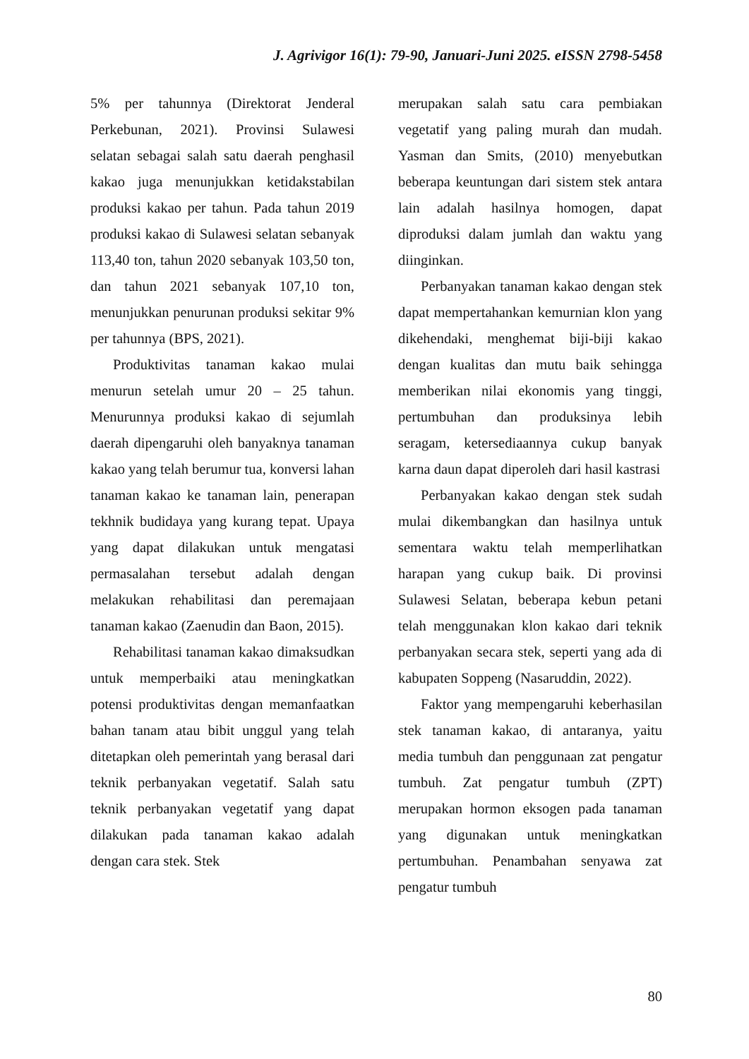J. Agrivigor 16(1): 79-90, Januari-Juni 2025. eISSN 2798-5458
5% per tahunnya (Direktorat Jenderal Perkebunan, 2021). Provinsi Sulawesi selatan sebagai salah satu daerah penghasil kakao juga menunjukkan ketidakstabilan produksi kakao per tahun. Pada tahun 2019 produksi kakao di Sulawesi selatan sebanyak 113,40 ton, tahun 2020 sebanyak 103,50 ton, dan tahun 2021 sebanyak 107,10 ton, menunjukkan penurunan produksi sekitar 9% per tahunnya (BPS, 2021).
Produktivitas tanaman kakao mulai menurun setelah umur 20 – 25 tahun. Menurunnya produksi kakao di sejumlah daerah dipengaruhi oleh banyaknya tanaman kakao yang telah berumur tua, konversi lahan tanaman kakao ke tanaman lain, penerapan tekhnik budidaya yang kurang tepat. Upaya yang dapat dilakukan untuk mengatasi permasalahan tersebut adalah dengan melakukan rehabilitasi dan peremajaan tanaman kakao (Zaenudin dan Baon, 2015).
Rehabilitasi tanaman kakao dimaksudkan untuk memperbaiki atau meningkatkan potensi produktivitas dengan memanfaatkan bahan tanam atau bibit unggul yang telah ditetapkan oleh pemerintah yang berasal dari teknik perbanyakan vegetatif. Salah satu teknik perbanyakan vegetatif yang dapat dilakukan pada tanaman kakao adalah dengan cara stek. Stek
merupakan salah satu cara pembiakan vegetatif yang paling murah dan mudah. Yasman dan Smits, (2010) menyebutkan beberapa keuntungan dari sistem stek antara lain adalah hasilnya homogen, dapat diproduksi dalam jumlah dan waktu yang diinginkan.
Perbanyakan tanaman kakao dengan stek dapat mempertahankan kemurnian klon yang dikehendaki, menghemat biji-biji kakao dengan kualitas dan mutu baik sehingga memberikan nilai ekonomis yang tinggi, pertumbuhan dan produksinya lebih seragam, ketersediaannya cukup banyak karna daun dapat diperoleh dari hasil kastrasi
Perbanyakan kakao dengan stek sudah mulai dikembangkan dan hasilnya untuk sementara waktu telah memperlihatkan harapan yang cukup baik. Di provinsi Sulawesi Selatan, beberapa kebun petani telah menggunakan klon kakao dari teknik perbanyakan secara stek, seperti yang ada di kabupaten Soppeng (Nasaruddin, 2022).
Faktor yang mempengaruhi keberhasilan stek tanaman kakao, di antaranya, yaitu media tumbuh dan penggunaan zat pengatur tumbuh. Zat pengatur tumbuh (ZPT) merupakan hormon eksogen pada tanaman yang digunakan untuk meningkatkan pertumbuhan. Penambahan senyawa zat pengatur tumbuh
80